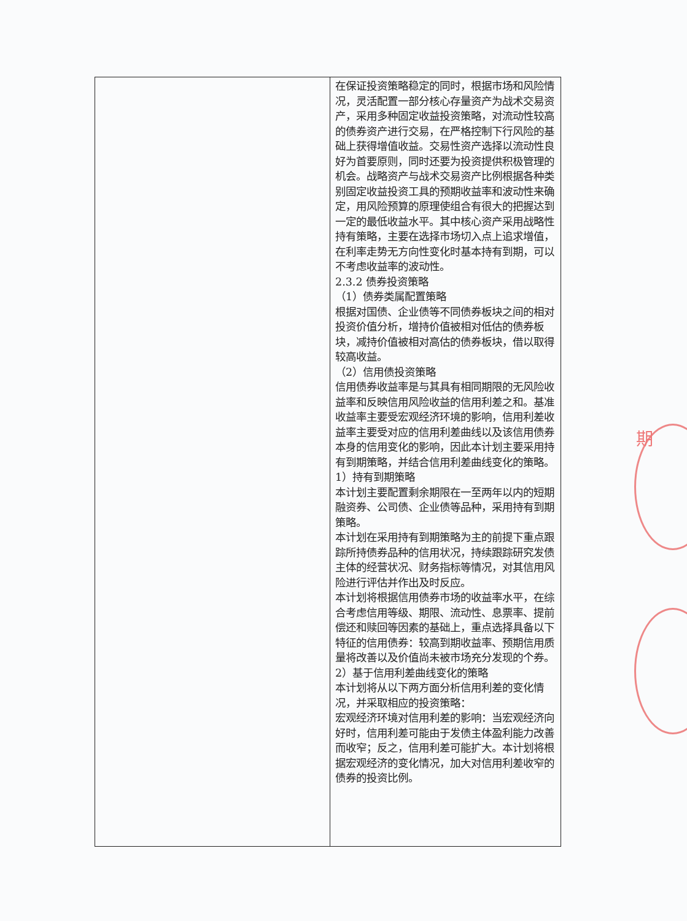期
| | 在保证投资策略稳定的同时，根据市场和风险情况，灵活配置一部分核心存量资产为战术交易资产，采用多种固定收益投资策略，对流动性较高的债券资产进行交易，在严格控制下行风险的基础上获得增值收益。交易性资产选择以流动性良好为首要原则，同时还要为投资提供积极管理的机会。战略资产与战术交易资产比例根据各种类别固定收益投资工具的预期收益率和波动性来确定，用风险预算的原理使组合有很大的把握达到一定的最低收益水平。其中核心资产采用战略性持有策略，主要在选择市场切入点上追求增值，在利率走势无方向性变化时基本持有到期，可以不考虑收益率的波动性。 2.3.2 债券投资策略 （1）债券类属配置策略 根据对国债、企业债等不同债券板块之间的相对投资价值分析，增持价值被相对低估的债券板块，减持价值被相对高估的债券板块，借以取得较高收益。 （2）信用债投资策略 信用债券收益率是与其具有相同期限的无风险收益率和反映信用风险收益的信用利差之和。基准收益率主要受宏观经济环境的影响，信用利差收益率主要受对应的信用利差曲线以及该信用债券本身的信用变化的影响，因此本计划主要采用持有到期策略，并结合信用利差曲线变化的策略。 1）持有到期策略 本计划主要配置剩余期限在一至两年以内的短期融资券、公司债、企业债等品种，采用持有到期策略。 本计划在采用持有到期策略为主的前提下重点跟踪所持债券品种的信用状况，持续跟踪研究发债主体的经营状况、财务指标等情况，对其信用风险进行评估并作出及时反应。 本计划将根据信用债券市场的收益率水平，在综合考虑信用等级、期限、流动性、息票率、提前偿还和赎回等因素的基础上，重点选择具备以下特征的信用债券：较高到期收益率、预期信用质量将改善以及价值尚未被市场充分发现的个券。 2）基于信用利差曲线变化的策略 本计划将从以下两方面分析信用利差的变化情况，并采取相应的投资策略： 宏观经济环境对信用利差的影响：当宏观经济向好时，信用利差可能由于发债主体盈利能力改善而收窄；反之，信用利差可能扩大。本计划将根据宏观经济的变化情况，加大对信用利差收窄的债券的投资比例。 |